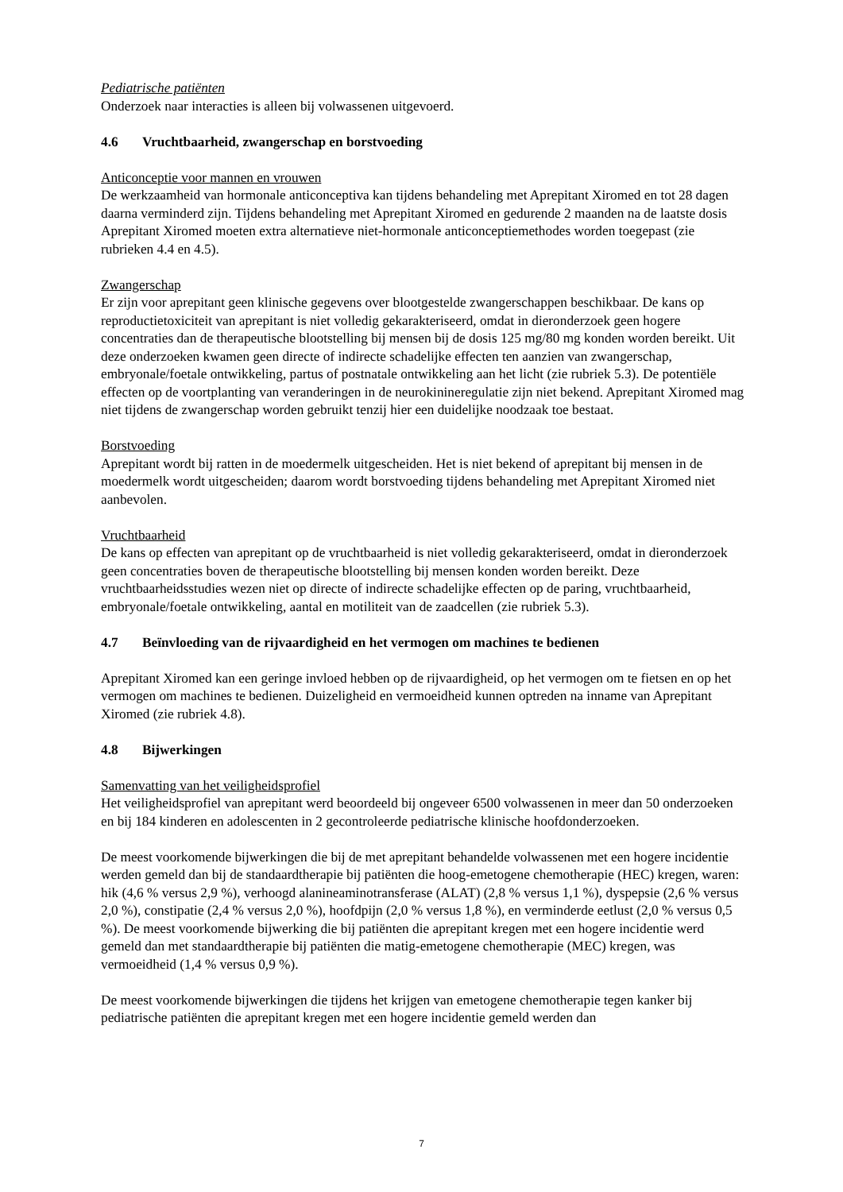Pediatrische patiënten
Onderzoek naar interacties is alleen bij volwassenen uitgevoerd.
4.6 Vruchtbaarheid, zwangerschap en borstvoeding
Anticonceptie voor mannen en vrouwen
De werkzaamheid van hormonale anticonceptiva kan tijdens behandeling met Aprepitant Xiromed en tot 28 dagen daarna verminderd zijn. Tijdens behandeling met Aprepitant Xiromed en gedurende 2 maanden na de laatste dosis Aprepitant Xiromed moeten extra alternatieve niet-hormonale anticonceptiemethodes worden toegepast (zie rubrieken 4.4 en 4.5).
Zwangerschap
Er zijn voor aprepitant geen klinische gegevens over blootgestelde zwangerschappen beschikbaar. De kans op reproductietoxiciteit van aprepitant is niet volledig gekarakteriseerd, omdat in dieronderzoek geen hogere concentraties dan de therapeutische blootstelling bij mensen bij de dosis 125 mg/80 mg konden worden bereikt. Uit deze onderzoeken kwamen geen directe of indirecte schadelijke effecten ten aanzien van zwangerschap, embryonale/foetale ontwikkeling, partus of postnatale ontwikkeling aan het licht (zie rubriek 5.3). De potentiële effecten op de voortplanting van veranderingen in de neurokinineregulatie zijn niet bekend. Aprepitant Xiromed mag niet tijdens de zwangerschap worden gebruikt tenzij hier een duidelijke noodzaak toe bestaat.
Borstvoeding
Aprepitant wordt bij ratten in de moedermelk uitgescheiden. Het is niet bekend of aprepitant bij mensen in de moedermelk wordt uitgescheiden; daarom wordt borstvoeding tijdens behandeling met Aprepitant Xiromed niet aanbevolen.
Vruchtbaarheid
De kans op effecten van aprepitant op de vruchtbaarheid is niet volledig gekarakteriseerd, omdat in dieronderzoek geen concentraties boven de therapeutische blootstelling bij mensen konden worden bereikt. Deze vruchtbaarheidsstudies wezen niet op directe of indirecte schadelijke effecten op de paring, vruchtbaarheid, embryonale/foetale ontwikkeling, aantal en motiliteit van de zaadcellen (zie rubriek 5.3).
4.7 Beïnvloeding van de rijvaardigheid en het vermogen om machines te bedienen
Aprepitant Xiromed kan een geringe invloed hebben op de rijvaardigheid, op het vermogen om te fietsen en op het vermogen om machines te bedienen. Duizeligheid en vermoeidheid kunnen optreden na inname van Aprepitant Xiromed (zie rubriek 4.8).
4.8 Bijwerkingen
Samenvatting van het veiligheidsprofiel
Het veiligheidsprofiel van aprepitant werd beoordeeld bij ongeveer 6500 volwassenen in meer dan 50 onderzoeken en bij 184 kinderen en adolescenten in 2 gecontroleerde pediatrische klinische hoofdonderzoeken.
De meest voorkomende bijwerkingen die bij de met aprepitant behandelde volwassenen met een hogere incidentie werden gemeld dan bij de standaardtherapie bij patiënten die hoog-emetogene chemotherapie (HEC) kregen, waren: hik (4,6 % versus 2,9 %), verhoogd alanineaminotransferase (ALAT) (2,8 % versus 1,1 %), dyspepsie (2,6 % versus 2,0 %), constipatie (2,4 % versus 2,0 %), hoofdpijn (2,0 % versus 1,8 %), en verminderde eetlust (2,0 % versus 0,5 %). De meest voorkomende bijwerking die bij patiënten die aprepitant kregen met een hogere incidentie werd gemeld dan met standaardtherapie bij patiënten die matig-emetogene chemotherapie (MEC) kregen, was vermoeidheid (1,4 % versus 0,9 %).
De meest voorkomende bijwerkingen die tijdens het krijgen van emetogene chemotherapie tegen kanker bij pediatrische patiënten die aprepitant kregen met een hogere incidentie gemeld werden dan
7